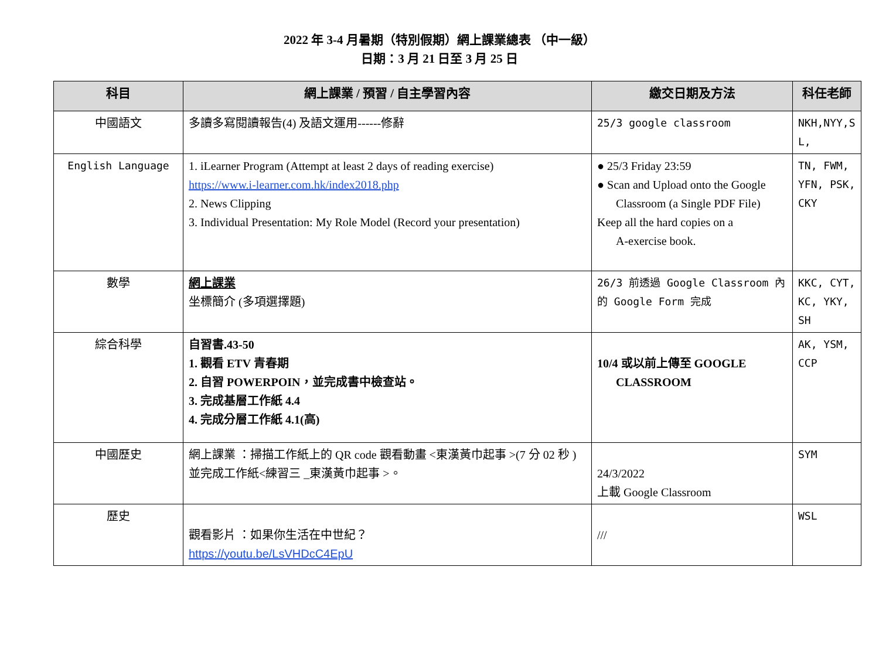2022 年 3-4 月暑期（特別假期）網上課業總表 （中一級）
日期：3 月 21 日至 3 月 25 日
| 科目 | 網上課業 / 預習 / 自主學習內容 | 繳交日期及方法 | 科任老師 |
| --- | --- | --- | --- |
| 中國語文 | 多讀多寫閱讀報告(4) 及語文運用------修辭 | 25/3 google classroom | NKH,NYY,S L, |
| English Language | 1. iLearner Program (Attempt at least 2 days of reading exercise) https://www.i-learner.com.hk/index2018.php 2. News Clipping 3. Individual Presentation: My Role Model (Record your presentation) | ● 25/3 Friday 23:59 ● Scan and Upload onto the Google Classroom (a Single PDF File) Keep all the hard copies on a A-exercise book. | TN, FWM, YFN, PSK, CKY |
| 數學 | 網上課業 坐標簡介 (多項選擇題) | 26/3 前透過 Google Classroom 內的 Google Form 完成 | KKC, CYT, KC, YKY, SH |
| 綜合科學 | 自習書.43-50 1. 觀看 ETV 青春期 2. 自習 POWERPOIN，並完成書中檢查站。 3. 完成基層工作紙 4.4 4. 完成分層工作紙 4.1(高) | 10/4 或以前上傳至 GOOGLE CLASSROOM | AK, YSM, CCP |
| 中國歷史 | 網上課業 ：掃描工作紙上的 QR code 觀看動畫 <東漢黃巾起事 >(7 分 02 秒 ) 並完成工作紙<練習三 _東漢黃巾起事 >。 | 24/3/2022 上載 Google Classroom | SYM |
| 歷史 | 觀看影片 ：如果你生活在中世紀？ https://youtu.be/LsVHDcC4EpU | /// | WSL |